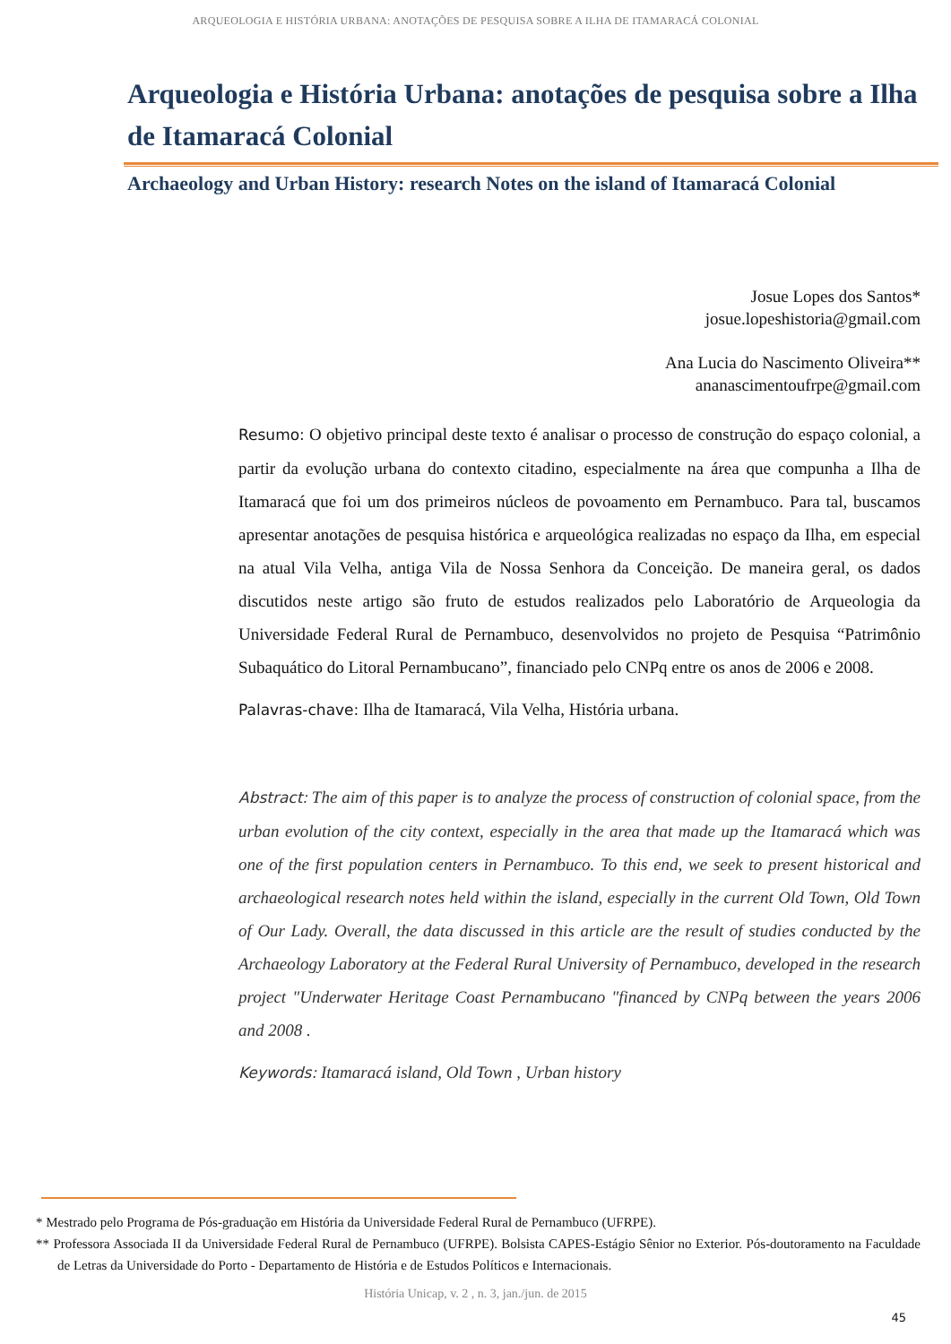ARQUEOLOGIA E HISTÓRIA URBANA: ANOTAÇÕES DE PESQUISA SOBRE A ILHA DE ITAMARACÁ COLONIAL
Arqueologia e História Urbana: anotações de pesquisa sobre a Ilha de Itamaracá Colonial
Archaeology and Urban History: research Notes on the island of Itamaracá Colonial
Josue Lopes dos Santos*
josue.lopeshistoria@gmail.com
Ana Lucia do Nascimento Oliveira**
ananascimentoufrpe@gmail.com
Resumo: O objetivo principal deste texto é analisar o processo de construção do espaço colonial, a partir da evolução urbana do contexto citadino, especialmente na área que compunha a Ilha de Itamaracá que foi um dos primeiros núcleos de povoamento em Pernambuco. Para tal, buscamos apresentar anotações de pesquisa histórica e arqueológica realizadas no espaço da Ilha, em especial na atual Vila Velha, antiga Vila de Nossa Senhora da Conceição. De maneira geral, os dados discutidos neste artigo são fruto de estudos realizados pelo Laboratório de Arqueologia da Universidade Federal Rural de Pernambuco, desenvolvidos no projeto de Pesquisa “Patrimônio Subaquático do Litoral Pernambucano”, financiado pelo CNPq entre os anos de 2006 e 2008.
Palavras-chave: Ilha de Itamaracá, Vila Velha, História urbana.
Abstract: The aim of this paper is to analyze the process of construction of colonial space, from the urban evolution of the city context, especially in the area that made up the Itamaracá which was one of the first population centers in Pernambuco. To this end, we seek to present historical and archaeological research notes held within the island, especially in the current Old Town, Old Town of Our Lady. Overall, the data discussed in this article are the result of studies conducted by the Archaeology Laboratory at the Federal Rural University of Pernambuco, developed in the research project "Underwater Heritage Coast Pernambucano "financed by CNPq between the years 2006 and 2008 .
Keywords: Itamaracá island, Old Town , Urban history
* Mestrado pelo Programa de Pós-graduação em História da Universidade Federal Rural de Pernambuco (UFRPE).
** Professora Associada II da Universidade Federal Rural de Pernambuco (UFRPE). Bolsista CAPES-Estágio Sênior no Exterior. Pós-doutoramento na Faculdade de Letras da Universidade do Porto - Departamento de História e de Estudos Políticos e Internacionais.
História Unicap, v. 2 , n. 3, jan./jun. de 2015
45